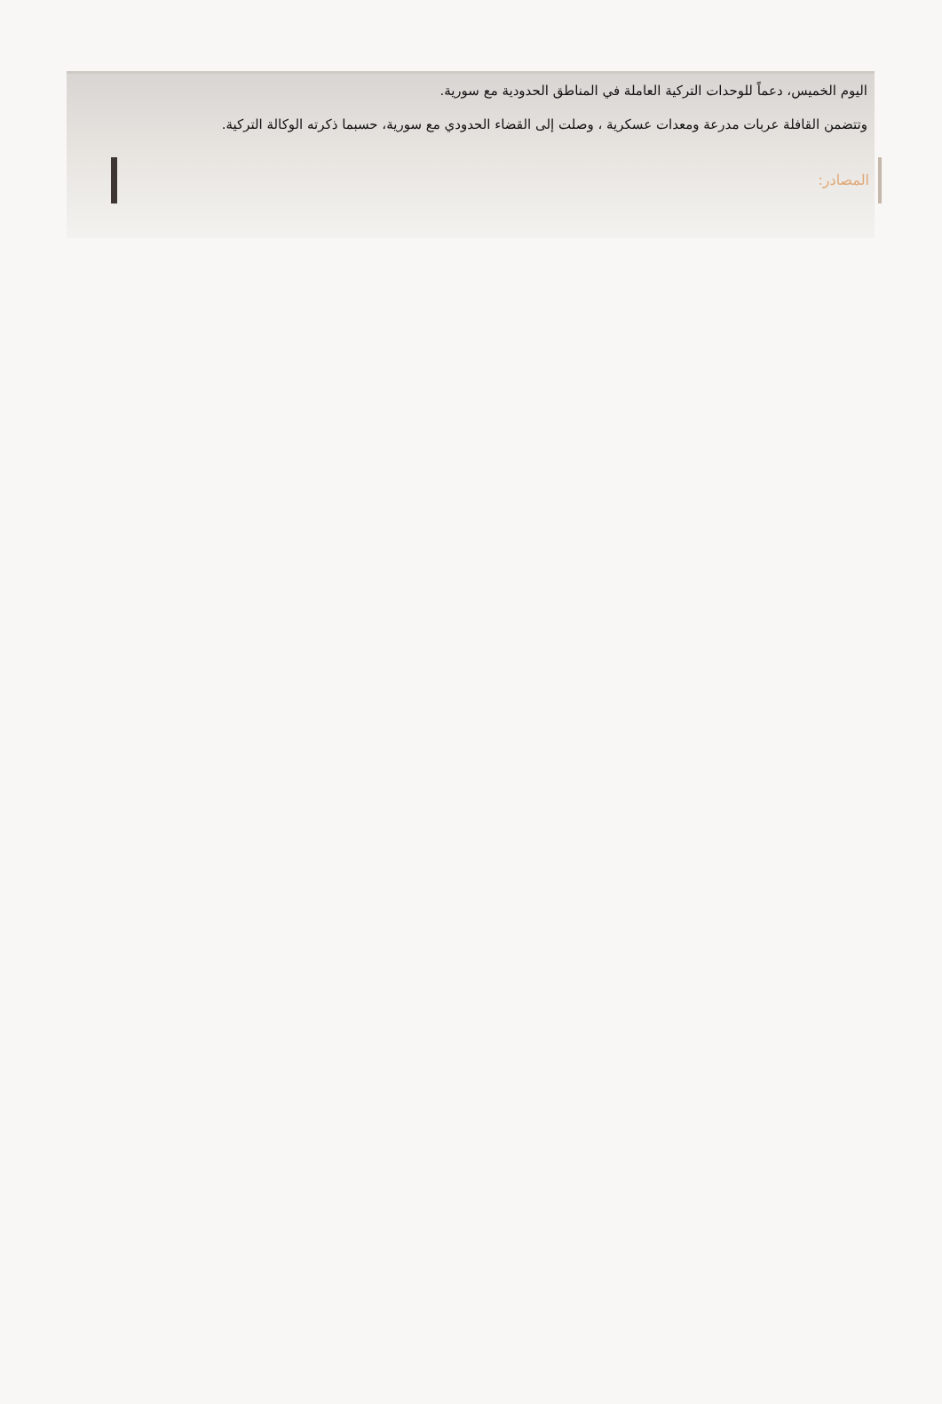اليوم الخميس، دعماً للوحدات التركية العاملة في المناطق الحدودية مع سورية.
وتتضمن القافلة عربات مدرعة ومعدات عسكرية ، وصلت إلى القضاء الحدودي مع سورية، حسبما ذكرته الوكالة التركية.
المصادر: